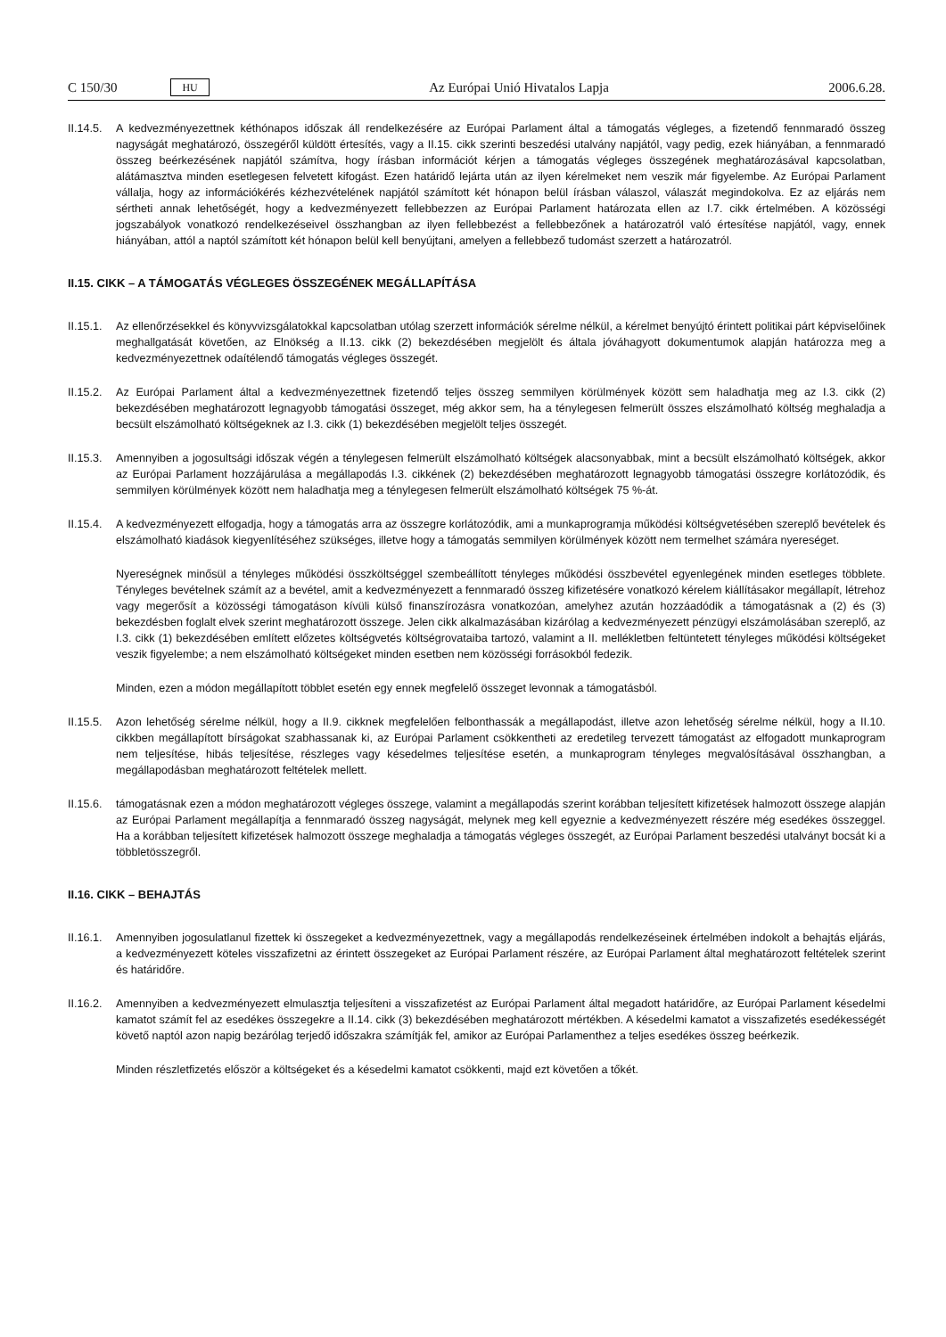C 150/30 HU
Az Európai Unió Hivatalos Lapja 2006.6.28.
II.14.5.
A kedvezményezettnek kéthónapos időszak áll rendelkezésére az Európai Parlament által a támogatás végleges, a fizetendő fennmaradó összeg nagyságát meghatározó, összegéről küldött értesítés, vagy a II.15. cikk szerinti beszedési utalvány napjától, vagy pedig, ezek hiányában, a fennmaradó összeg beérkezésének napjától számítva, hogy írásban információt kérjen a támogatás végleges összegének meghatározásával kapcsolatban, alátámasztva minden esetlegesen felvetett kifogást. Ezen határidő lejárta után az ilyen kérelmeket nem veszik már figyelembe. Az Európai Parlament vállalja, hogy az információkérés kézhezvételének napjától számított két hónapon belül írásban válaszol, válaszát megindokolva. Ez az eljárás nem sértheti annak lehetőségét, hogy a kedvezményezett fellebbezzen az Európai Parlament határozata ellen az I.7. cikk értelmében. A közösségi jogszabályok vonatkozó rendelkezéseivel összhangban az ilyen fellebbezést a fellebbezőnek a határozatról való értesítése napjától, vagy, ennek hiányában, attól a naptól számított két hónapon belül kell benyújtani, amelyen a fellebbező tudomást szerzett a határozatról.
II.15. CIKK – A TÁMOGATÁS VÉGLEGES ÖSSZEGÉNEK MEGÁLLAPÍTÁSA
II.15.1.
Az ellenőrzésekkel és könyvvizsgálatokkal kapcsolatban utólag szerzett információk sérelme nélkül, a kérelmet benyújtó érintett politikai párt képviselőinek meghallgatását követően, az Elnökség a II.13. cikk (2) bekezdésében megjelölt és általa jóváhagyott dokumentumok alapján határozza meg a kedvezményezettnek odaítélendő támogatás végleges összegét.
II.15.2.
Az Európai Parlament által a kedvezményezettnek fizetendő teljes összeg semmilyen körülmények között sem haladhatja meg az I.3. cikk (2) bekezdésében meghatározott legnagyobb támogatási összeget, még akkor sem, ha a ténylegesen felmerült összes elszámolható költség meghaladja a becsült elszámolható költségeknek az I.3. cikk (1) bekezdésében megjelölt teljes összegét.
II.15.3.
Amennyiben a jogosultsági időszak végén a ténylegesen felmerült elszámolható költségek alacsonyabbak, mint a becsült elszámolható költségek, akkor az Európai Parlament hozzájárulása a megállapodás I.3. cikkének (2) bekezdésében meghatározott legnagyobb támogatási összegre korlátozódik, és semmilyen körülmények között nem haladhatja meg a ténylegesen felmerült elszámolható költségek 75 %-át.
II.15.4.
A kedvezményezett elfogadja, hogy a támogatás arra az összegre korlátozódik, ami a munkaprogramja működési költségvetésében szereplő bevételek és elszámolható kiadások kiegyenlítéséhez szükséges, illetve hogy a támogatás semmilyen körülmények között nem termelhet számára nyereséget.
Nyereségnek minősül a tényleges működési összköltséggel szembeállított tényleges működési összbevétel egyenlegének minden esetleges többlete. Tényleges bevételnek számít az a bevétel, amit a kedvezményezett a fennmaradó összeg kifizetésére vonatkozó kérelem kiállításakor megállapít, létrehoz vagy megerősít a közösségi támogatáson kívüli külső finanszírozásra vonatkozóan, amelyhez azután hozzáadódik a támogatásnak a (2) és (3) bekezdésben foglalt elvek szerint meghatározott összege. Jelen cikk alkalmazásában kizárólag a kedvezményezett pénzügyi elszámolásában szereplő, az I.3. cikk (1) bekezdésében említett előzetes költségvetés költségrovataiba tartozó, valamint a II. mellékletben feltüntetett tényleges működési költségeket veszik figyelembe; a nem elszámolható költségeket minden esetben nem közösségi forrásokból fedezik.
Minden, ezen a módon megállapított többlet esetén egy ennek megfelelő összeget levonnak a támogatásból.
II.15.5.
Azon lehetőség sérelme nélkül, hogy a II.9. cikknek megfelelően felbonthassák a megállapodást, illetve azon lehetőség sérelme nélkül, hogy a II.10. cikkben megállapított bírságokat szabhassanak ki, az Európai Parlament csökkentheti az eredetileg tervezett támogatást az elfogadott munkaprogram nem teljesítése, hibás teljesítése, részleges vagy késedelmes teljesítése esetén, a munkaprogram tényleges megvalósításával összhangban, a megállapodásban meghatározott feltételek mellett.
II.15.6.
támogatásnak ezen a módon meghatározott végleges összege, valamint a megállapodás szerint korábban teljesített kifizetések halmozott összege alapján az Európai Parlament megállapítja a fennmaradó összeg nagyságát, melynek meg kell egyeznie a kedvezményezett részére még esedékes összeggel. Ha a korábban teljesített kifizetések halmozott összege meghaladja a támogatás végleges összegét, az Európai Parlament beszedési utalványt bocsát ki a többletösszegről.
II.16. CIKK – BEHAJTÁS
II.16.1.
Amennyiben jogosulatlanul fizettek ki összegeket a kedvezményezettnek, vagy a megállapodás rendelkezéseinek értelmében indokolt a behajtás eljárás, a kedvezményezett köteles visszafizetni az érintett összegeket az Európai Parlament részére, az Európai Parlament által meghatározott feltételek szerint és határidőre.
II.16.2.
Amennyiben a kedvezményezett elmulasztja teljesíteni a visszafizetést az Európai Parlament által megadott határidőre, az Európai Parlament késedelmi kamatot számít fel az esedékes összegekre a II.14. cikk (3) bekezdésében meghatározott mértékben. A késedelmi kamatot a visszafizetés esedékességét követő naptól azon napig bezárólag terjedő időszakra számítják fel, amikor az Európai Parlamenthez a teljes esedékes összeg beérkezik.
Minden részletfizetés először a költségeket és a késedelmi kamatot csökkenti, majd ezt követően a tőkét.